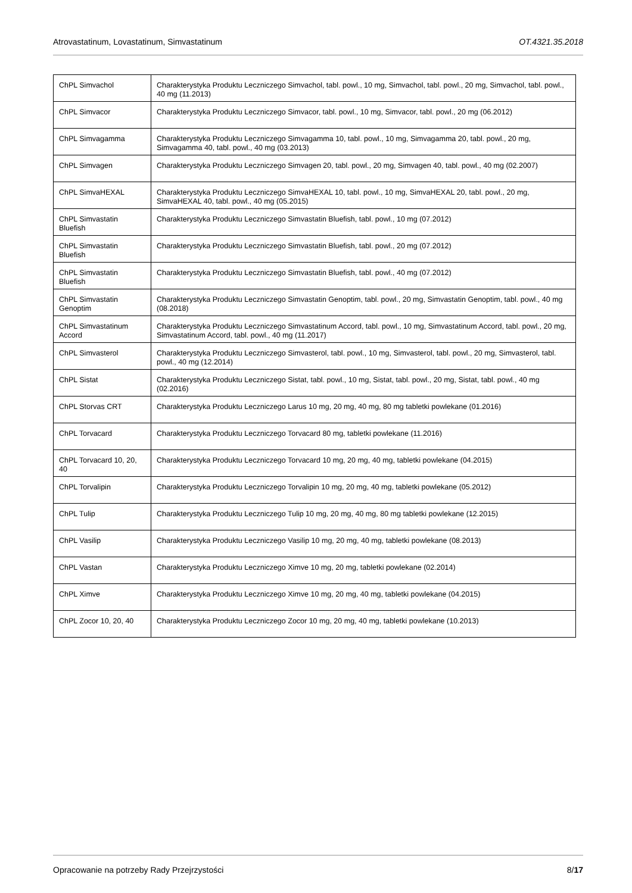Atrovastatinum, Lovastatinum, Simvastatinum OT.4321.35.2018
| ChPL Simvachol | Charakterystyka Produktu Leczniczego Simvachol, tabl. powl., 10 mg, Simvachol, tabl. powl., 20 mg, Simvachol, tabl. powl., 40 mg (11.2013) |
| ChPL Simvacor | Charakterystyka Produktu Leczniczego Simvacor, tabl. powl., 10 mg, Simvacor, tabl. powl., 20 mg (06.2012) |
| ChPL Simvagamma | Charakterystyka Produktu Leczniczego Simvagamma 10, tabl. powl., 10 mg, Simvagamma 20, tabl. powl., 20 mg, Simvagamma 40, tabl. powl., 40 mg (03.2013) |
| ChPL Simvagen | Charakterystyka Produktu Leczniczego Simvagen 20, tabl. powl., 20 mg, Simvagen 40, tabl. powl., 40 mg (02.2007) |
| ChPL SimvaHEXAL | Charakterystyka Produktu Leczniczego SimvaHEXAL 10, tabl. powl., 10 mg, SimvaHEXAL 20, tabl. powl., 20 mg, SimvaHEXAL 40, tabl. powl., 40 mg (05.2015) |
| ChPL Simvastatin Bluefish | Charakterystyka Produktu Leczniczego Simvastatin Bluefish, tabl. powl., 10 mg (07.2012) |
| ChPL Simvastatin Bluefish | Charakterystyka Produktu Leczniczego Simvastatin Bluefish, tabl. powl., 20 mg (07.2012) |
| ChPL Simvastatin Bluefish | Charakterystyka Produktu Leczniczego Simvastatin Bluefish, tabl. powl., 40 mg (07.2012) |
| ChPL Simvastatin Genoptim | Charakterystyka Produktu Leczniczego Simvastatin Genoptim, tabl. powl., 20 mg, Simvastatin Genoptim, tabl. powl., 40 mg (08.2018) |
| ChPL Simvastatinum Accord | Charakterystyka Produktu Leczniczego Simvastatinum Accord, tabl. powl., 10 mg, Simvastatinum Accord, tabl. powl., 20 mg, Simvastatinum Accord, tabl. powl., 40 mg (11.2017) |
| ChPL Simvasterol | Charakterystyka Produktu Leczniczego Simvasterol, tabl. powl., 10 mg, Simvasterol, tabl. powl., 20 mg, Simvasterol, tabl. powl., 40 mg (12.2014) |
| ChPL Sistat | Charakterystyka Produktu Leczniczego Sistat, tabl. powl., 10 mg, Sistat, tabl. powl., 20 mg, Sistat, tabl. powl., 40 mg (02.2016) |
| ChPL Storvas CRT | Charakterystyka Produktu Leczniczego Larus 10 mg, 20 mg, 40 mg, 80 mg tabletki powlekane (01.2016) |
| ChPL Torvacard | Charakterystyka Produktu Leczniczego Torvacard 80 mg, tabletki powlekane (11.2016) |
| ChPL Torvacard 10, 20, 40 | Charakterystyka Produktu Leczniczego Torvacard 10 mg, 20 mg, 40 mg, tabletki powlekane (04.2015) |
| ChPL Torvalipin | Charakterystyka Produktu Leczniczego Torvalipin 10 mg, 20 mg, 40 mg, tabletki powlekane (05.2012) |
| ChPL Tulip | Charakterystyka Produktu Leczniczego Tulip 10 mg, 20 mg, 40 mg, 80 mg tabletki powlekane (12.2015) |
| ChPL Vasilip | Charakterystyka Produktu Leczniczego Vasilip 10 mg, 20 mg, 40 mg, tabletki powlekane (08.2013) |
| ChPL Vastan | Charakterystyka Produktu Leczniczego Ximve 10 mg, 20 mg, tabletki powlekane (02.2014) |
| ChPL Ximve | Charakterystyka Produktu Leczniczego Ximve 10 mg, 20 mg, 40 mg, tabletki powlekane (04.2015) |
| ChPL Zocor 10, 20, 40 | Charakterystyka Produktu Leczniczego Zocor 10 mg, 20 mg, 40 mg, tabletki powlekane (10.2013) |
Opracowanie na potrzeby Rady Przejrzystości 8/17